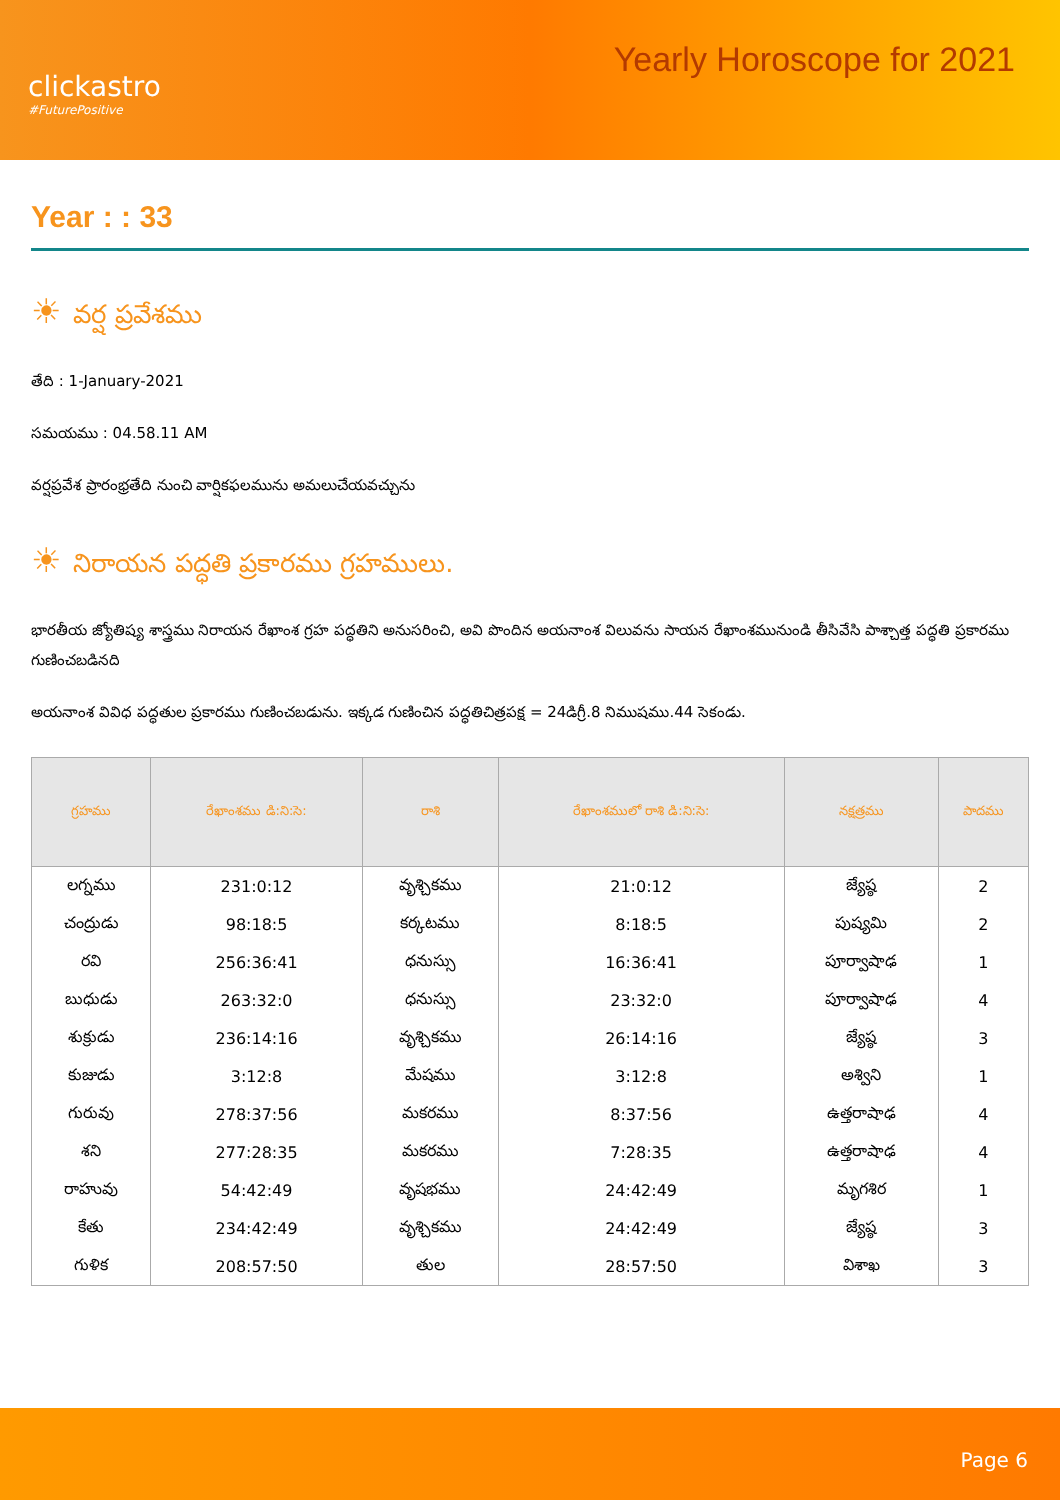clickastro
#FuturePositive
Yearly Horoscope for 2021
Year : : 33
☀ వర్ష ప్రవేశము
తేది : 1-January-2021
సమయము : 04.58.11 AM
వర్షప్రవేశ ప్రారంభ్రతేది నుంచి వార్షికఫలమును అమలుచేయవచ్చును
☀ నిరాయన పద్ధతి ప్రకారము గ్రహములు.
భారతీయ జ్యోతిష్య శాస్త్రము నిరాయన రేఖాంశ గ్రహ పద్ధతిని అనుసరించి, అవి పొందిన అయనాంశ విలువను సాయన రేఖాంశమునుండి తీసివేసి పాశ్చాత్త పద్ధతి ప్రకారము గుణించబడినది
అయనాంశ వివిధ పద్ధతుల ప్రకారము గుణించబడును. ఇక్కడ గుణించిన పద్ధతిచిత్రపక్ష = 24డిగ్రీ.8 నిముషము.44 సెకండు.
| గ్రహము | రేఖాంశము డి:ని:సె: | రాశి | రేఖాంశములో రాశి డి:ని:సె: | నక్షత్రము | పాదము |
| --- | --- | --- | --- | --- | --- |
| లగ్నము | 231:0:12 | వృశ్చికము | 21:0:12 | జ్యేష్ఠ | 2 |
| చంద్రుడు | 98:18:5 | కర్కటము | 8:18:5 | పుష్యమి | 2 |
| రవి | 256:36:41 | ధనుస్సు | 16:36:41 | పూర్వాషాఢ | 1 |
| బుధుడు | 263:32:0 | ధనుస్సు | 23:32:0 | పూర్వాషాఢ | 4 |
| శుక్రుడు | 236:14:16 | వృశ్చికము | 26:14:16 | జ్యేష్ఠ | 3 |
| కుజుడు | 3:12:8 | మేషము | 3:12:8 | అశ్విని | 1 |
| గురువు | 278:37:56 | మకరము | 8:37:56 | ఉత్తరాషాఢ | 4 |
| శని | 277:28:35 | మకరము | 7:28:35 | ఉత్తరాషాఢ | 4 |
| రాహువు | 54:42:49 | వృషభము | 24:42:49 | మృగశిర | 1 |
| కేతు | 234:42:49 | వృశ్చికము | 24:42:49 | జ్యేష్ఠ | 3 |
| గుళిక | 208:57:50 | తుల | 28:57:50 | విశాఖ | 3 |
Page 6